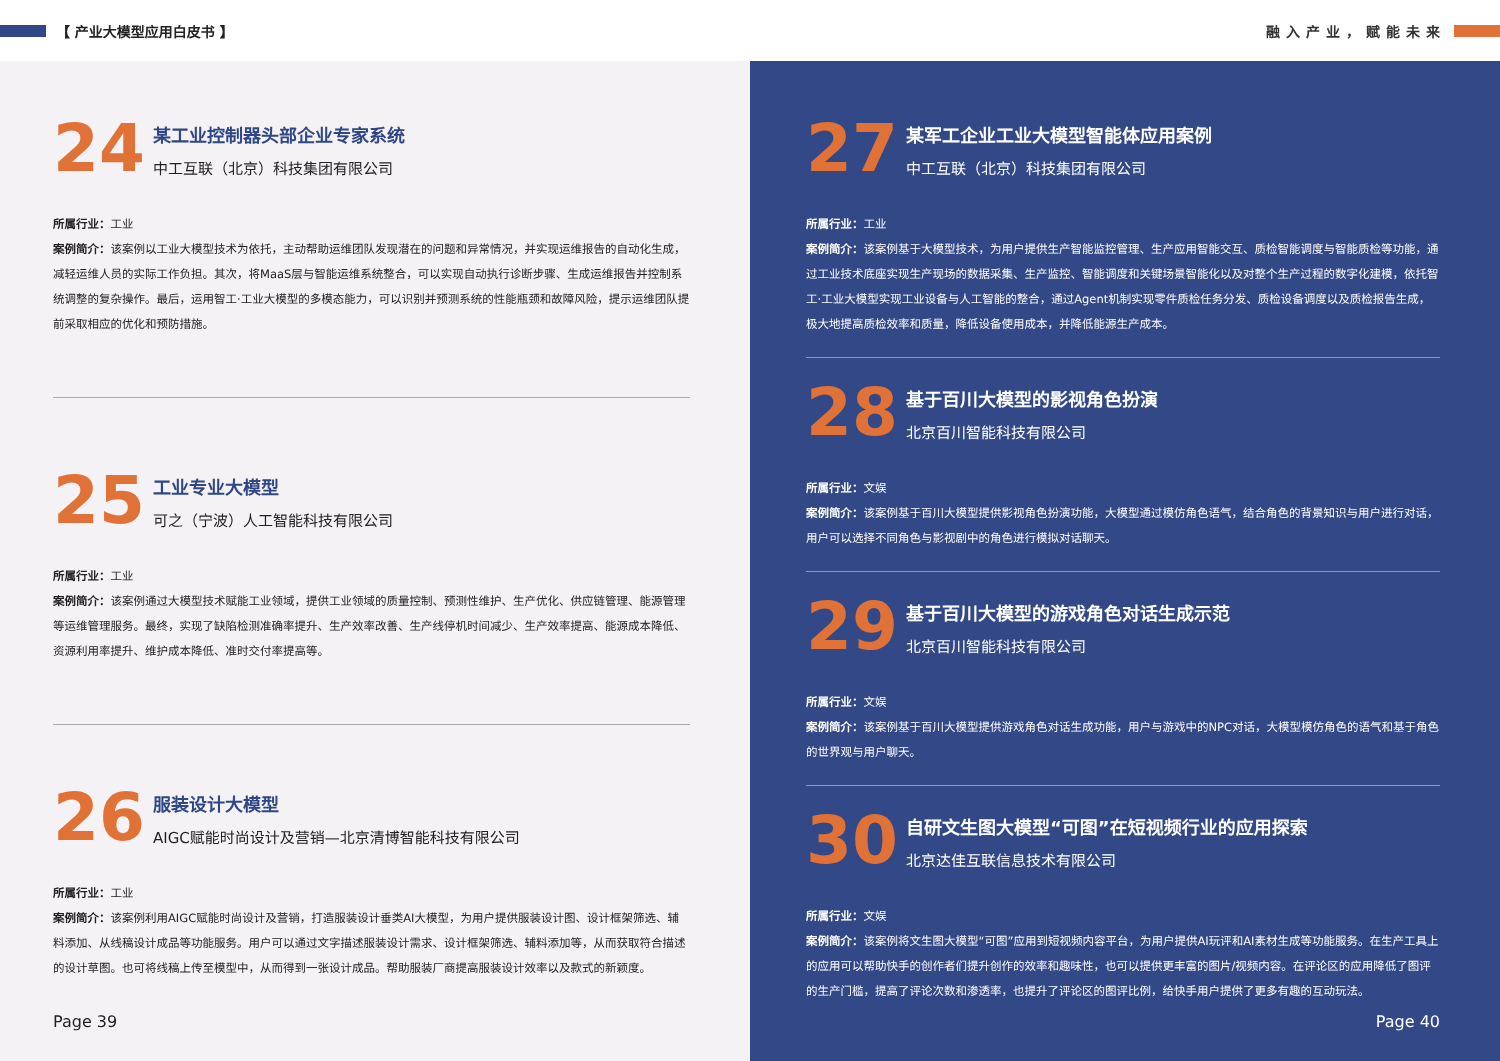【 产业大模型应用白皮书 】 融入产业，赋能未来
24
某工业控制器头部企业专家系统
中工互联（北京）科技集团有限公司
所属行业：工业
案例简介：该案例以工业大模型技术为依托，主动帮助运维团队发现潜在的问题和异常情况，并实现运维报告的自动化生成，减轻运维人员的实际工作负担。其次，将MaaS层与智能运维系统整合，可以实现自动执行诊断步骤、生成运维报告并控制系统调整的复杂操作。最后，运用智工·工业大模型的多模态能力，可以识别并预测系统的性能瓶颈和故障风险，提示运维团队提前采取相应的优化和预防措施。
25
工业专业大模型
可之（宁波）人工智能科技有限公司
所属行业：工业
案例简介：该案例通过大模型技术赋能工业领域，提供工业领域的质量控制、预测性维护、生产优化、供应链管理、能源管理等运维管理服务。最终，实现了缺陷检测准确率提升、生产效率改善、生产线停机时间减少、生产效率提高、能源成本降低、资源利用率提升、维护成本降低、准时交付率提高等。
26
服装设计大模型
AIGC赋能时尚设计及营销—北京清博智能科技有限公司
所属行业：工业
案例简介：该案例利用AIGC赋能时尚设计及营销，打造服装设计垂类AI大模型，为用户提供服装设计图、设计框架筛选、辅料添加、从线稿设计成品等功能服务。用户可以通过文字描述服装设计需求、设计框架筛选、辅料添加等，从而获取符合描述的设计草图。也可将线稿上传至模型中，从而得到一张设计成品。帮助服装厂商提高服装设计效率以及款式的新颖度。
Page 39
27
某军工企业工业大模型智能体应用案例
中工互联（北京）科技集团有限公司
所属行业：工业
案例简介：该案例基于大模型技术，为用户提供生产智能监控管理、生产应用智能交互、质检智能调度与智能质检等功能，通过工业技术底座实现生产现场的数据采集、生产监控、智能调度和关键场景智能化以及对整个生产过程的数字化建模，依托智工·工业大模型实现工业设备与人工智能的整合，通过Agent机制实现零件质检任务分发、质检设备调度以及质检报告生成，极大地提高质检效率和质量，降低设备使用成本，并降低能源生产成本。
28
基于百川大模型的影视角色扮演
北京百川智能科技有限公司
所属行业：文娱
案例简介：该案例基于百川大模型提供影视角色扮演功能，大模型通过模仿角色语气，结合角色的背景知识与用户进行对话，用户可以选择不同角色与影视剧中的角色进行模拟对话聊天。
29
基于百川大模型的游戏角色对话生成示范
北京百川智能科技有限公司
所属行业：文娱
案例简介：该案例基于百川大模型提供游戏角色对话生成功能，用户与游戏中的NPC对话，大模型模仿角色的语气和基于角色的世界观与用户聊天。
30
自研文生图大模型“可图”在短视频行业的应用探索
北京达佳互联信息技术有限公司
所属行业：文娱
案例简介：该案例将文生图大模型“可图”应用到短视频内容平台，为用户提供AI玩评和AI素材生成等功能服务。在生产工具上的应用可以帮助快手的创作者们提升创作的效率和趣味性，也可以提供更丰富的图片/视频内容。在评论区的应用降低了图评的生产门槛，提高了评论次数和渗透率，也提升了评论区的图评比例，给快手用户提供了更多有趣的互动玩法。
Page 40